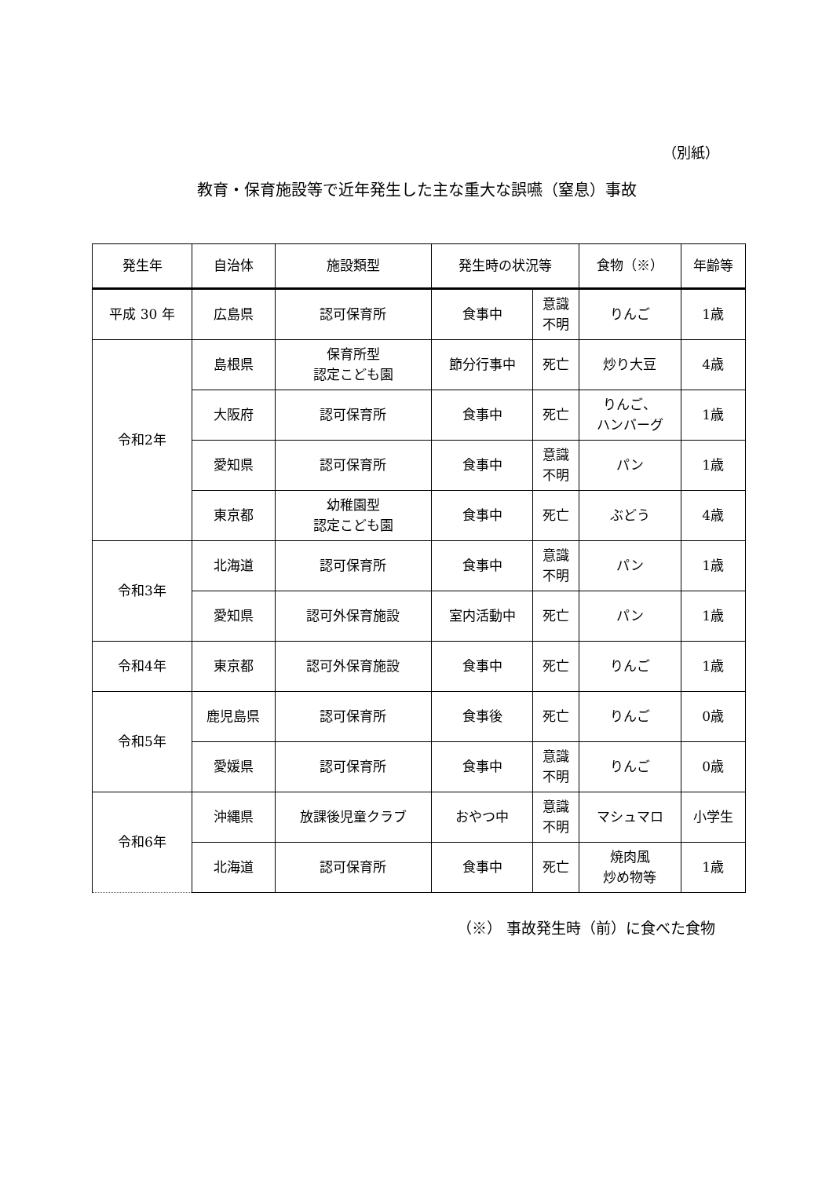（別紙）
教育・保育施設等で近年発生した主な重大な誤嚥（窒息）事故
| 発生年 | 自治体 | 施設類型 | 発生時の状況等 | | 食物（※） | 年齢等 |
| --- | --- | --- | --- | --- | --- | --- |
| 平成 30 年 | 広島県 | 認可保育所 | 食事中 | 意識 不明 | りんご | 1歳 |
| 令和2年 | 島根県 | 保育所型 認定こども園 | 節分行事中 | 死亡 | 炒り大豆 | 4歳 |
| | 大阪府 | 認可保育所 | 食事中 | 死亡 | りんご、 ハンバーグ | 1歳 |
| | 愛知県 | 認可保育所 | 食事中 | 意識 不明 | パン | 1歳 |
| | 東京都 | 幼稚園型 認定こども園 | 食事中 | 死亡 | ぶどう | 4歳 |
| 令和3年 | 北海道 | 認可保育所 | 食事中 | 意識 不明 | パン | 1歳 |
| | 愛知県 | 認可外保育施設 | 室内活動中 | 死亡 | パン | 1歳 |
| 令和4年 | 東京都 | 認可外保育施設 | 食事中 | 死亡 | りんご | 1歳 |
| 令和5年 | 鹿児島県 | 認可保育所 | 食事後 | 死亡 | りんご | 0歳 |
| | 愛媛県 | 認可保育所 | 食事中 | 意識 不明 | りんご | 0歳 |
| 令和6年 | 沖縄県 | 放課後児童クラブ | おやつ中 | 意識 不明 | マシュマロ | 小学生 |
| | 北海道 | 認可保育所 | 食事中 | 死亡 | 焼肉風 炒め物等 | 1歳 |
（※） 事故発生時（前）に食べた食物